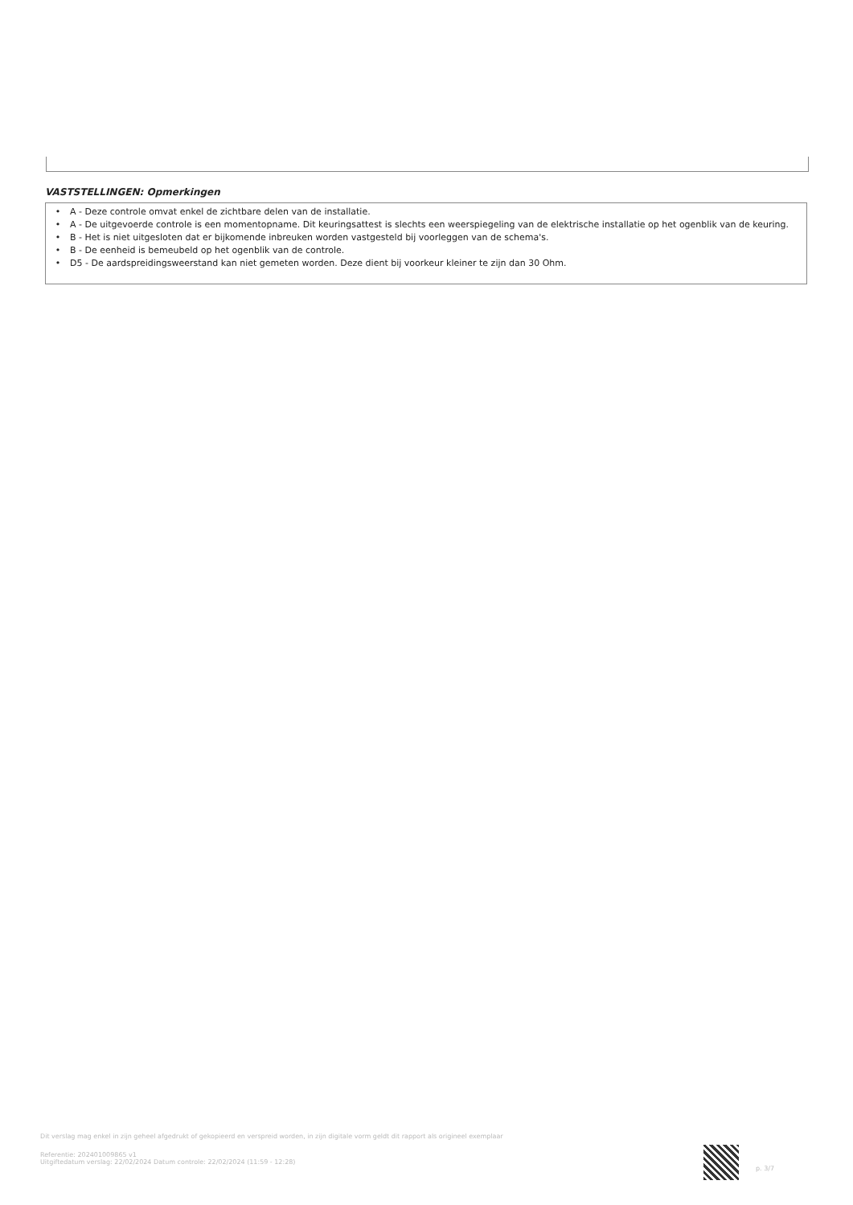VASTSTELLINGEN: Opmerkingen
• A - Deze controle omvat enkel de zichtbare delen van de installatie.
• A - De uitgevoerde controle is een momentopname. Dit keuringsattest is slechts een weerspiegeling van de elektrische installatie op het ogenblik van de keuring.
• B - Het is niet uitgesloten dat er bijkomende inbreuken worden vastgesteld bij voorleggen van de schema's.
• B - De eenheid is bemeubeld op het ogenblik van de controle.
• D5 - De aardspreidingsweerstand kan niet gemeten worden. Deze dient bij voorkeur kleiner te zijn dan 30 Ohm.
Dit verslag mag enkel in zijn geheel afgedrukt of gekopieerd en verspreid worden, in zijn digitale vorm geldt dit rapport als origineel exemplaar
Referentie: 202401009865 v1
Uitgiftedatum verslag: 22/02/2024 Datum controle: 22/02/2024 (11:59 - 12:28)
p. 3/7